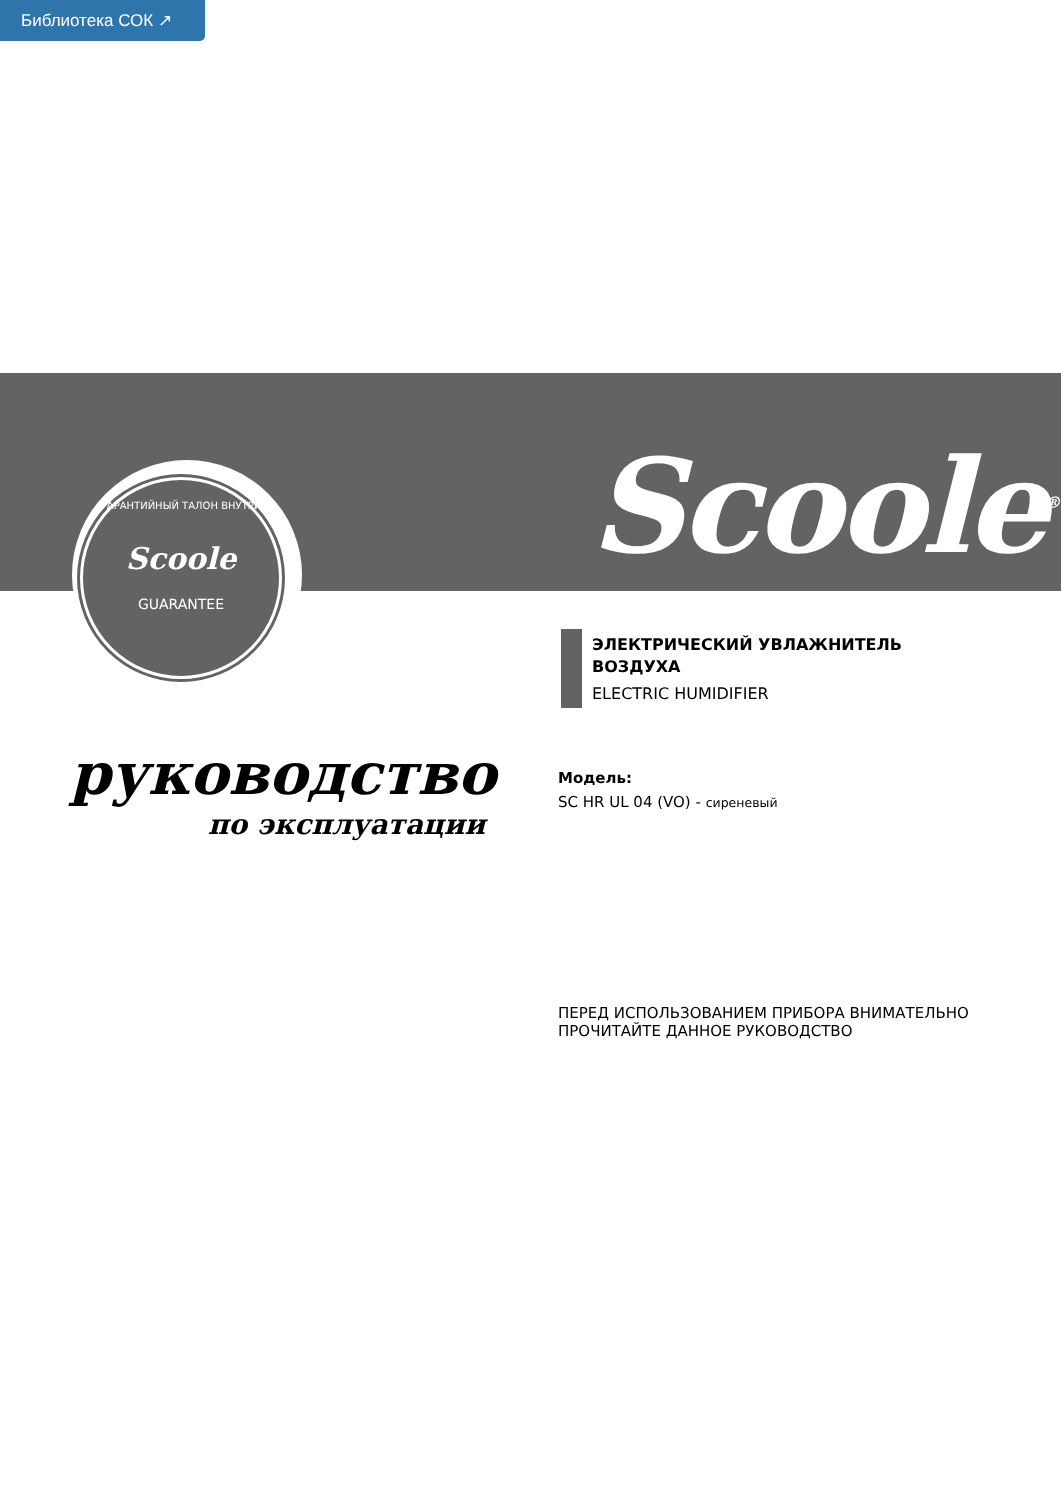Библиотека СОК ↗
ГАРАНТИЙНЫЙ ТАЛОН ВНУТРИ
Scoole
GUARANTEE
Scoole<sup>®</sup>
ЭЛЕКТРИЧЕСКИЙ УВЛАЖНИТЕЛЬ
ВОЗДУХА
ELECTRIC HUMIDIFIER
руководство
по эксплуатации
Модель:
SC HR UL 04 (VO) - сиреневый
ПЕРЕД ИСПОЛЬЗОВАНИЕМ ПРИБОРА ВНИМАТЕЛЬНО
ПРОЧИТАЙТЕ ДАННОЕ РУКОВОДСТВО